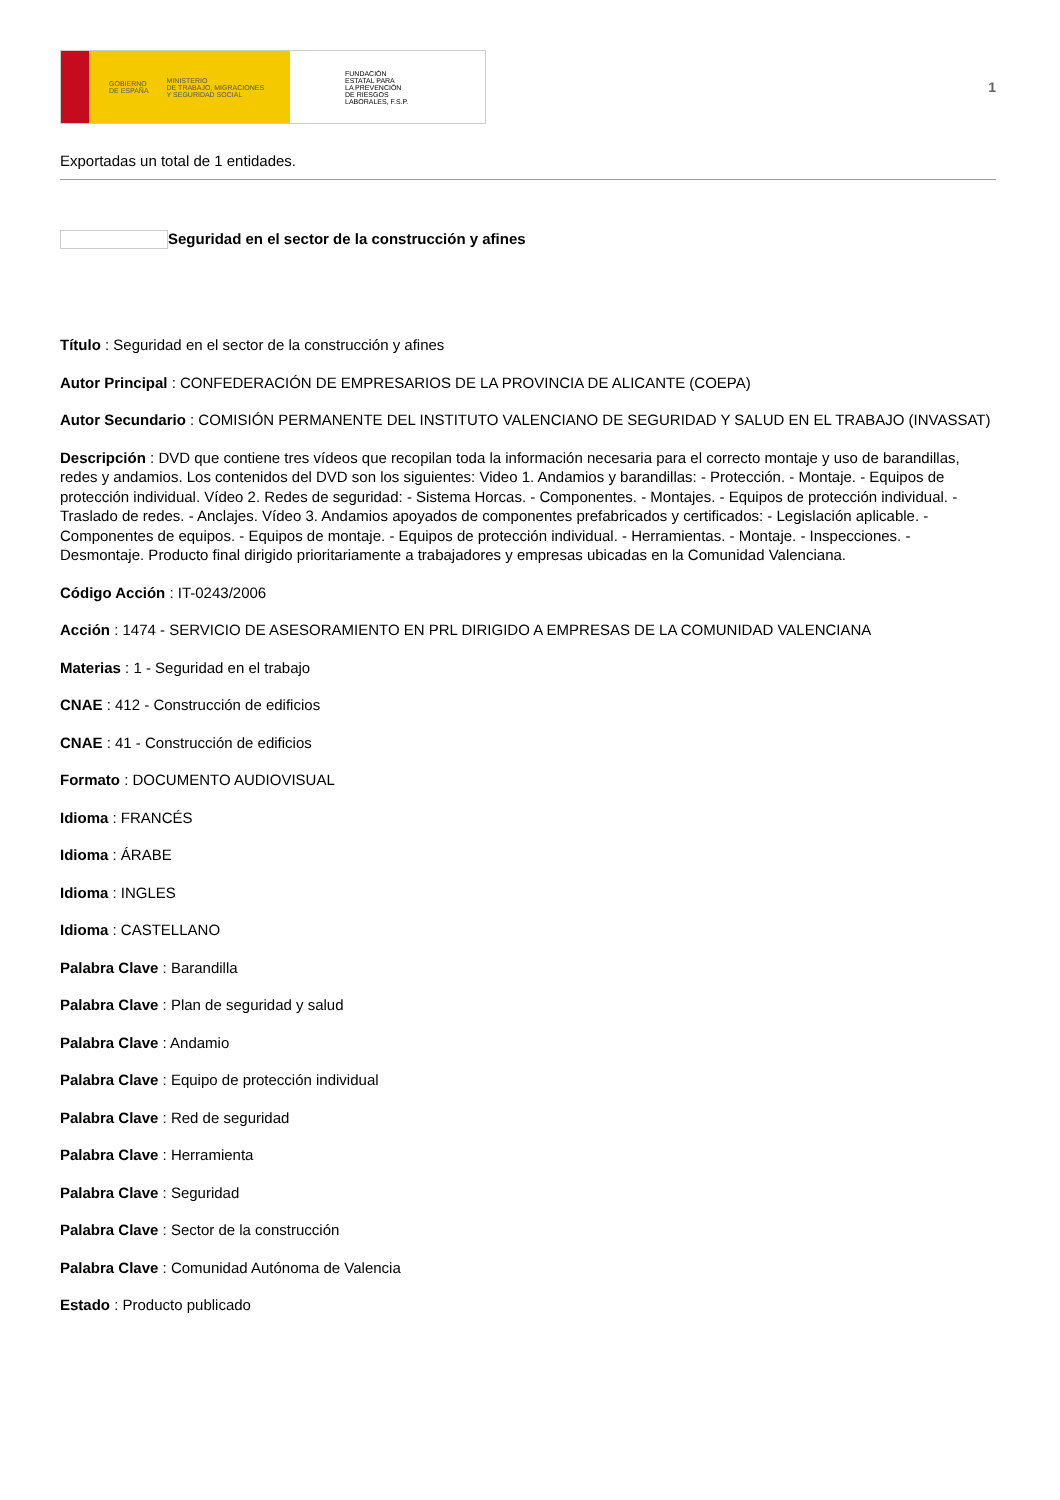GOBIERNO
DE ESPAÑA MINISTERIO
DE TRABAJO, MIGRACIONES
Y SEGURIDAD SOCIAL
FUNDACIÓN
ESTATAL PARA
LA PREVENCIÓN
DE RIESGOS
LABORALES, F.S.P.
1
Exportadas un total de 1 entidades.
Seguridad en el sector de la construcción y afines
Título : Seguridad en el sector de la construcción y afines
Autor Principal : CONFEDERACIÓN DE EMPRESARIOS DE LA PROVINCIA DE ALICANTE (COEPA)
Autor Secundario : COMISIÓN PERMANENTE DEL INSTITUTO VALENCIANO DE SEGURIDAD Y SALUD EN EL TRABAJO (INVASSAT)
Descripción : DVD que contiene tres vídeos que recopilan toda la información necesaria para el correcto montaje y uso de barandillas, redes y andamios. Los contenidos del DVD son los siguientes: Video 1. Andamios y barandillas: - Protección. - Montaje. - Equipos de protección individual. Vídeo 2. Redes de seguridad: - Sistema Horcas. - Componentes. - Montajes. - Equipos de protección individual. - Traslado de redes. - Anclajes. Vídeo 3. Andamios apoyados de componentes prefabricados y certificados: - Legislación aplicable. - Componentes de equipos. - Equipos de montaje. - Equipos de protección individual. - Herramientas. - Montaje. - Inspecciones. - Desmontaje. Producto final dirigido prioritariamente a trabajadores y empresas ubicadas en la Comunidad Valenciana.
Código Acción : IT-0243/2006
Acción : 1474 - SERVICIO DE ASESORAMIENTO EN PRL DIRIGIDO A EMPRESAS DE LA COMUNIDAD VALENCIANA
Materias : 1 - Seguridad en el trabajo
CNAE : 412 - Construcción de edificios
CNAE : 41 - Construcción de edificios
Formato : DOCUMENTO AUDIOVISUAL
Idioma : FRANCÉS
Idioma : ÁRABE
Idioma : INGLES
Idioma : CASTELLANO
Palabra Clave : Barandilla
Palabra Clave : Plan de seguridad y salud
Palabra Clave : Andamio
Palabra Clave : Equipo de protección individual
Palabra Clave : Red de seguridad
Palabra Clave : Herramienta
Palabra Clave : Seguridad
Palabra Clave : Sector de la construcción
Palabra Clave : Comunidad Autónoma de Valencia
Estado : Producto publicado